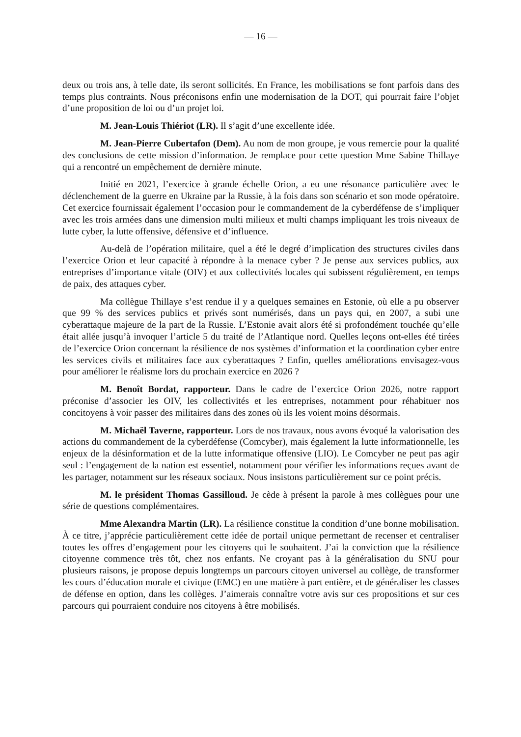— 16 —
deux ou trois ans, à telle date, ils seront sollicités. En France, les mobilisations se font parfois dans des temps plus contraints. Nous préconisons enfin une modernisation de la DOT, qui pourrait faire l’objet d’une proposition de loi ou d’un projet loi.
M. Jean-Louis Thiériot (LR). Il s’agit d’une excellente idée.
M. Jean-Pierre Cubertafon (Dem). Au nom de mon groupe, je vous remercie pour la qualité des conclusions de cette mission d’information. Je remplace pour cette question Mme Sabine Thillaye qui a rencontré un empêchement de dernière minute.
Initié en 2021, l’exercice à grande échelle Orion, a eu une résonance particulière avec le déclenchement de la guerre en Ukraine par la Russie, à la fois dans son scénario et son mode opératoire. Cet exercice fournissait également l’occasion pour le commandement de la cyberdéfense de s’impliquer avec les trois armées dans une dimension multi milieux et multi champs impliquant les trois niveaux de lutte cyber, la lutte offensive, défensive et d’influence.
Au-delà de l’opération militaire, quel a été le degré d’implication des structures civiles dans l’exercice Orion et leur capacité à répondre à la menace cyber ? Je pense aux services publics, aux entreprises d’importance vitale (OIV) et aux collectivités locales qui subissent régulièrement, en temps de paix, des attaques cyber.
Ma collègue Thillaye s’est rendue il y a quelques semaines en Estonie, où elle a pu observer que 99 % des services publics et privés sont numérisés, dans un pays qui, en 2007, a subi une cyberattaque majeure de la part de la Russie. L’Estonie avait alors été si profondément touchée qu’elle était allée jusqu’à invoquer l’article 5 du traité de l’Atlantique nord. Quelles leçons ont-elles été tirées de l’exercice Orion concernant la résilience de nos systèmes d’information et la coordination cyber entre les services civils et militaires face aux cyberattaques ? Enfin, quelles améliorations envisagez-vous pour améliorer le réalisme lors du prochain exercice en 2026 ?
M. Benoît Bordat, rapporteur. Dans le cadre de l’exercice Orion 2026, notre rapport préconise d’associer les OIV, les collectivités et les entreprises, notamment pour réhabituer nos concitoyens à voir passer des militaires dans des zones où ils les voient moins désormais.
M. Michaël Taverne, rapporteur. Lors de nos travaux, nous avons évoqué la valorisation des actions du commandement de la cyberdéfense (Comcyber), mais également la lutte informationnelle, les enjeux de la désinformation et de la lutte informatique offensive (LIO). Le Comcyber ne peut pas agir seul : l’engagement de la nation est essentiel, notamment pour vérifier les informations reçues avant de les partager, notamment sur les réseaux sociaux. Nous insistons particulièrement sur ce point précis.
M. le président Thomas Gassilloud. Je cède à présent la parole à mes collègues pour une série de questions complémentaires.
Mme Alexandra Martin (LR). La résilience constitue la condition d’une bonne mobilisation. À ce titre, j’apprécie particulièrement cette idée de portail unique permettant de recenser et centraliser toutes les offres d’engagement pour les citoyens qui le souhaitent. J’ai la conviction que la résilience citoyenne commence très tôt, chez nos enfants. Ne croyant pas à la généralisation du SNU pour plusieurs raisons, je propose depuis longtemps un parcours citoyen universel au collège, de transformer les cours d’éducation morale et civique (EMC) en une matière à part entière, et de généraliser les classes de défense en option, dans les collèges. J’aimerais connaître votre avis sur ces propositions et sur ces parcours qui pourraient conduire nos citoyens à être mobilisés.